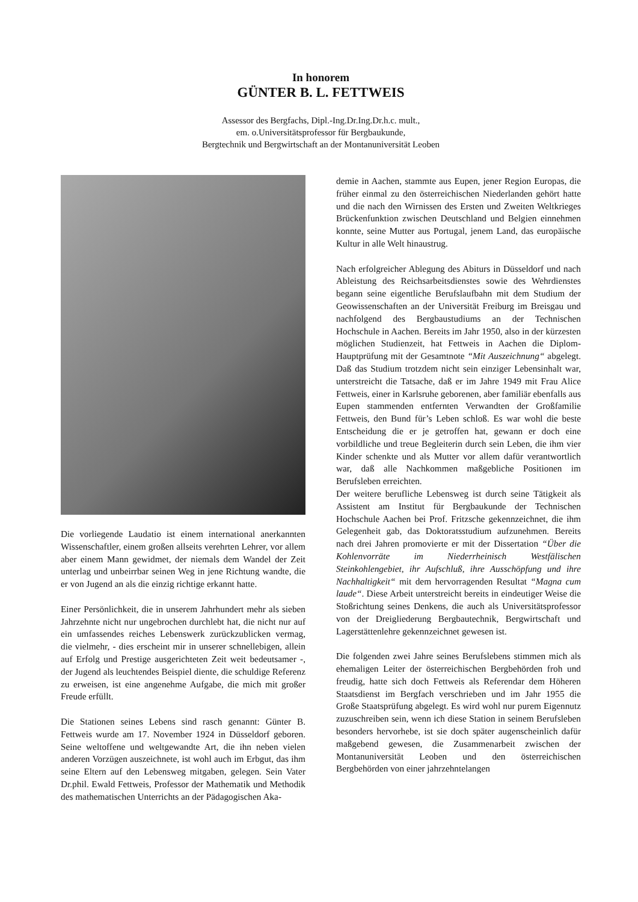In honorem
GÜNTER B. L. FETTWEIS
Assessor des Bergfachs, Dipl.-Ing.Dr.Ing.Dr.h.c. mult.,
em. o.Universitätsprofessor für Bergbaukunde,
Bergtechnik und Bergwirtschaft an der Montanuniversität Leoben
Die vorliegende Laudatio ist einem international anerkannten Wissenschaftler, einem großen allseits verehrten Lehrer, vor allem aber einem Mann gewidmet, der niemals dem Wandel der Zeit unterlag und unbeirrbar seinen Weg in jene Richtung wandte, die er von Jugend an als die einzig richtige erkannt hatte.
Einer Persönlichkeit, die in unserem Jahrhundert mehr als sieben Jahrzehnte nicht nur ungebrochen durchlebt hat, die nicht nur auf ein umfassendes reiches Lebenswerk zurückzublicken vermag, die vielmehr, - dies erscheint mir in unserer schnellebigen, allein auf Erfolg und Prestige ausgerichteten Zeit weit bedeutsamer -, der Jugend als leuchtendes Beispiel diente, die schuldige Referenz zu erweisen, ist eine angenehme Aufgabe, die mich mit großer Freude erfüllt.
Die Stationen seines Lebens sind rasch genannt: Günter B. Fettweis wurde am 17. November 1924 in Düsseldorf geboren. Seine weltoffene und weltgewandte Art, die ihn neben vielen anderen Vorzügen auszeichnete, ist wohl auch im Erbgut, das ihm seine Eltern auf den Lebensweg mitgaben, gelegen. Sein Vater Dr.phil. Ewald Fettweis, Professor der Mathematik und Methodik des mathematischen Unterrichts an der Pädagogischen Aka-
demie in Aachen, stammte aus Eupen, jener Region Europas, die früher einmal zu den österreichischen Niederlanden gehört hatte und die nach den Wirnissen des Ersten und Zweiten Weltkrieges Brückenfunktion zwischen Deutschland und Belgien einnehmen konnte, seine Mutter aus Portugal, jenem Land, das europäische Kultur in alle Welt hinaustrug.
Nach erfolgreicher Ablegung des Abiturs in Düsseldorf und nach Ableistung des Reichsarbeitsdienstes sowie des Wehrdienstes begann seine eigentliche Berufslaufbahn mit dem Studium der Geowissenschaften an der Universität Freiburg im Breisgau und nachfolgend des Bergbaustudiums an der Technischen Hochschule in Aachen. Bereits im Jahr 1950, also in der kürzesten möglichen Studienzeit, hat Fettweis in Aachen die Diplom-Hauptprüfung mit der Gesamtnote “Mit Auszeichnung“ abgelegt. Daß das Studium trotzdem nicht sein einziger Lebensinhalt war, unterstreicht die Tatsache, daß er im Jahre 1949 mit Frau Alice Fettweis, einer in Karlsruhe geborenen, aber familiär ebenfalls aus Eupen stammenden entfernten Verwandten der Großfamilie Fettweis, den Bund für’s Leben schloß. Es war wohl die beste Entscheidung die er je getroffen hat, gewann er doch eine vorbildliche und treue Begleiterin durch sein Leben, die ihm vier Kinder schenkte und als Mutter vor allem dafür verantwortlich war, daß alle Nachkommen maßgebliche Positionen im Berufsleben erreichten.
Der weitere berufliche Lebensweg ist durch seine Tätigkeit als Assistent am Institut für Bergbaukunde der Technischen Hochschule Aachen bei Prof. Fritzsche gekennzeichnet, die ihm Gelegenheit gab, das Doktoratsstudium aufzunehmen. Bereits nach drei Jahren promovierte er mit der Dissertation “Über die Kohlenvorräte im Niederrheinisch Westfälischen Steinkohlengebiet, ihr Aufschluß, ihre Ausschöpfung und ihre Nachhaltigkeit“ mit dem hervorragenden Resultat “Magna cum laude“. Diese Arbeit unterstreicht bereits in eindeutiger Weise die Stoßrichtung seines Denkens, die auch als Universitätsprofessor von der Dreigliederung Bergbautechnik, Bergwirtschaft und Lagerstättenlehre gekennzeichnet gewesen ist.
Die folgenden zwei Jahre seines Berufslebens stimmen mich als ehemaligen Leiter der österreichischen Bergbehörden froh und freudig, hatte sich doch Fettweis als Referendar dem Höheren Staatsdienst im Bergfach verschrieben und im Jahr 1955 die Große Staatsprüfung abgelegt. Es wird wohl nur purem Eigennutz zuzuschreiben sein, wenn ich diese Station in seinem Berufsleben besonders hervorhebe, ist sie doch später augenscheinlich dafür maßgebend gewesen, die Zusammenarbeit zwischen der Montanuniversität Leoben und den österreichischen Bergbehörden von einer jahrzehntelangen